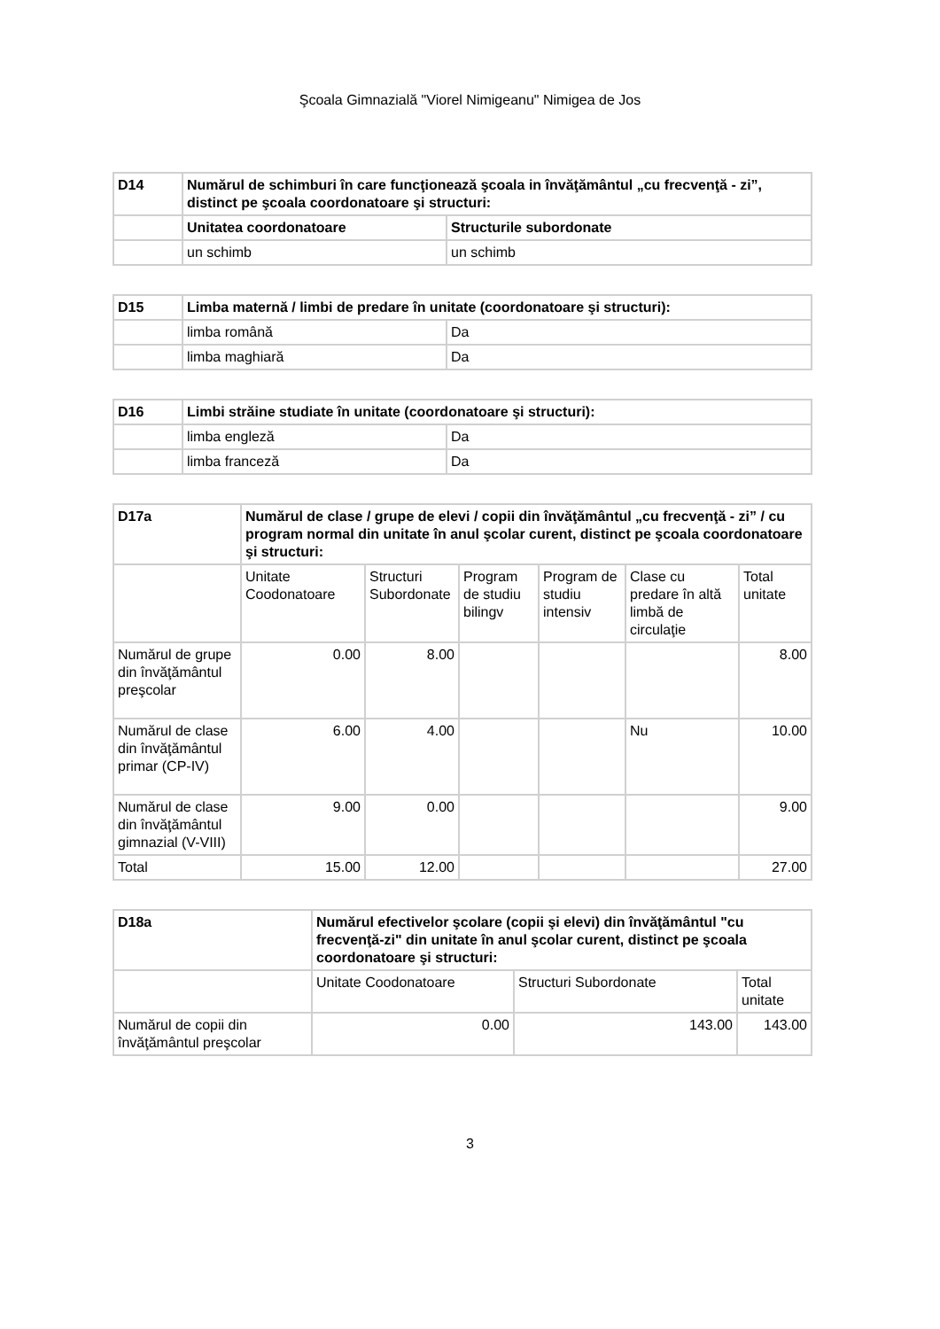Şcoala Gimnazială "Viorel Nimigeanu" Nimigea de Jos
| D14 | Numărul de schimburi în care funcţionează şcoala in învăţământul „cu frecvenţă - zi”, distinct pe şcoala coordonatoare şi structuri: | |
| --- | --- | --- |
| | Unitatea coordonatoare | Structurile subordonate |
| | un schimb | un schimb |
| D15 | Limba maternă / limbi de predare în unitate (coordonatoare şi structuri): | |
| --- | --- | --- |
| | limba română | Da |
| | limba maghiară | Da |
| D16 | Limbi străine studiate în unitate (coordonatoare şi structuri): | |
| --- | --- | --- |
| | limba engleză | Da |
| | limba franceză | Da |
| D17a | Numărul de clase / grupe de elevi / copii din învăţământul „cu frecvenţă - zi” / cu program normal din unitate în anul şcolar curent, distinct pe şcoala coordonatoare şi structuri: | | | | | |
| --- | --- | --- | --- | --- | --- | --- |
| | Unitate Coodonatoare | Structuri Subordonate | Program de studiu bilingv | Program de studiu intensiv | Clase cu predare în altă limbă de circulaţie | Total unitate |
| Numărul de grupe din învăţământul preşcolar | 0.00 | 8.00 | | | | 8.00 |
| Numărul de clase din învăţământul primar (CP-IV) | 6.00 | 4.00 | | | Nu | 10.00 |
| Numărul de clase din învăţământul gimnazial (V-VIII) | 9.00 | 0.00 | | | | 9.00 |
| Total | 15.00 | 12.00 | | | | 27.00 |
| D18a | Numărul efectivelor şcolare (copii şi elevi) din învăţământul "cu frecvenţă-zi" din unitate în anul şcolar curent, distinct pe şcoala coordonatoare şi structuri: | | |
| --- | --- | --- | --- |
| | Unitate Coodonatoare | Structuri Subordonate | Total unitate |
| Numărul de copii din învăţământul preşcolar | 0.00 | 143.00 | 143.00 |
3